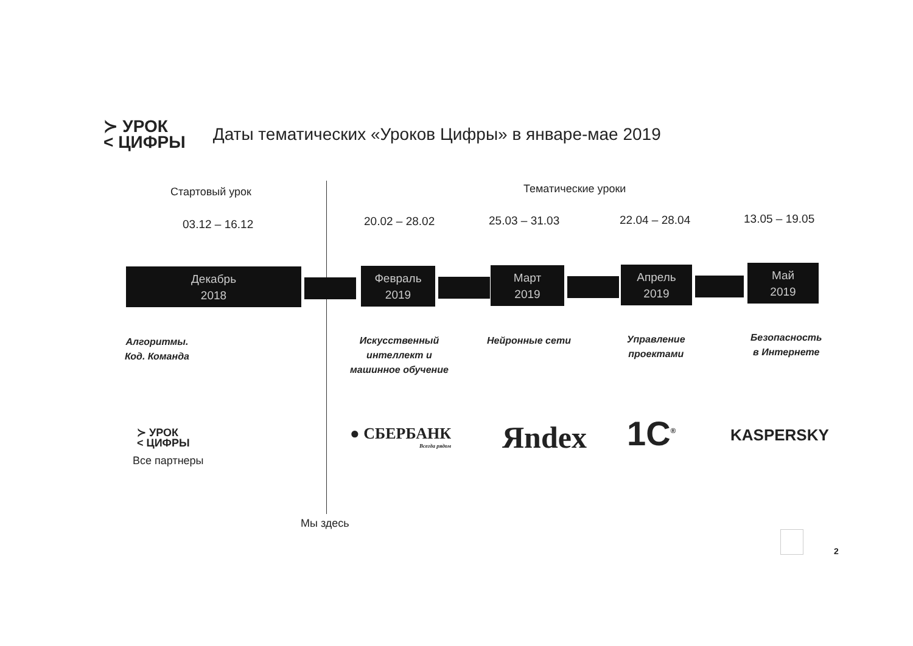≻ УРОК
< ЦИФРЫ
Даты тематических «Уроков Цифры» в январе-мае 2019
Стартовый урок Тематические уроки
03.12 – 16.12 20.02 – 28.02 25.03 – 31.03 22.04 – 28.04 13.05 – 19.05
Декабрь
2018
Февраль
2019
Март
2019
Апрель
2019
Май
2019
Алгоритмы.
Код. Команда
Искусственный
интеллект и
машинное обучение
Нейронные сети
Управление
проектами
Безопасность
в Интернете
≻ УРОК
< ЦИФРЫ
Все партнеры
● СБЕРБАНК
Всегда рядом
Яndex 1С<sup>®</sup> KASPERSKY
Мы здесь
2